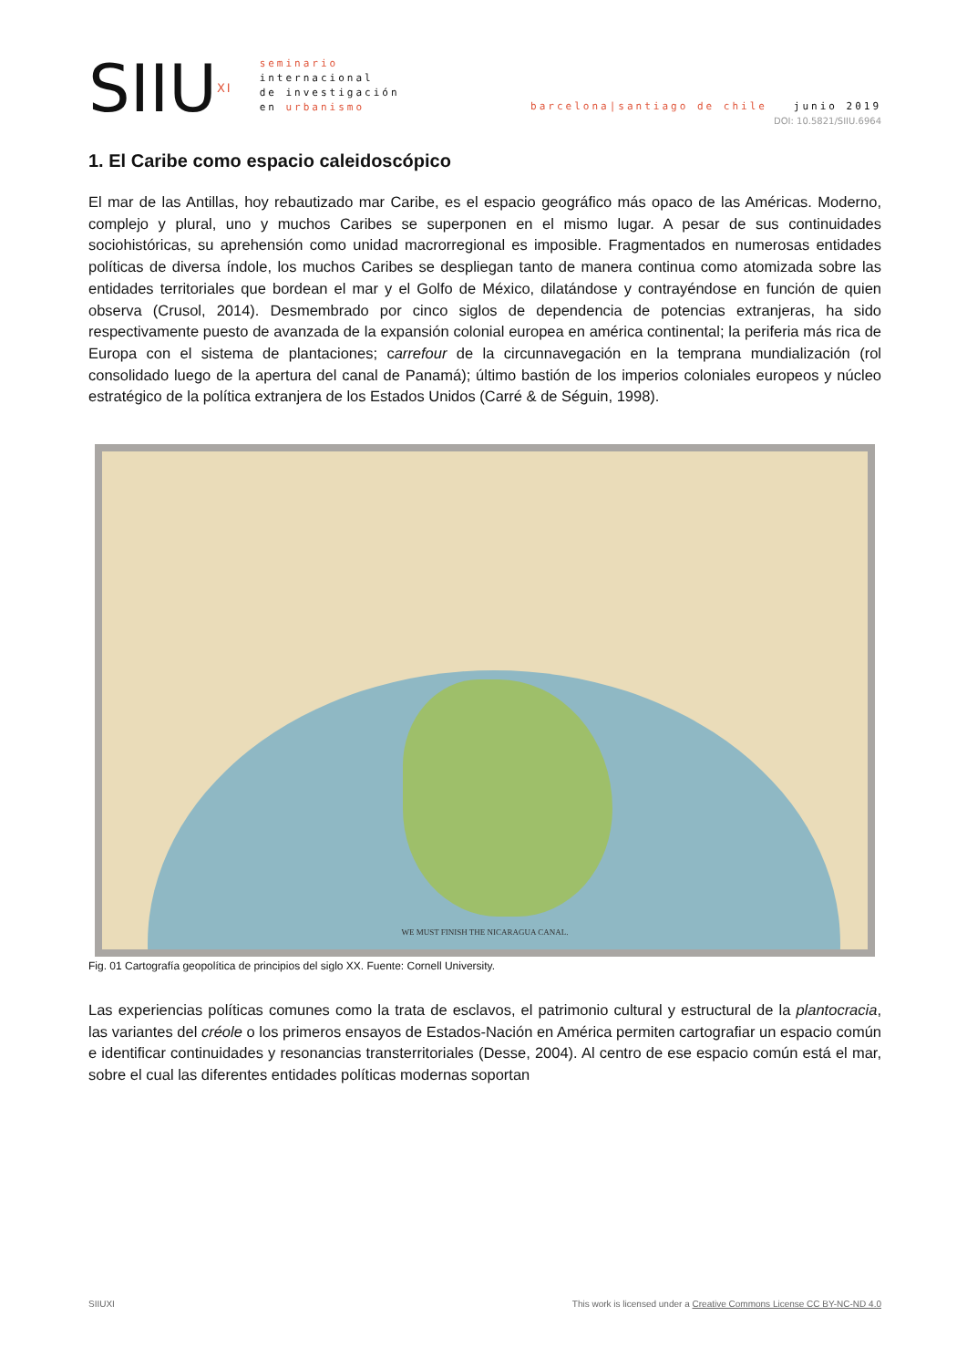SIIU<sup>XI</sup>
seminario
internacional
de investigación
en urbanismo
barcelona|santiago de chile junio 2019
DOI: 10.5821/SIIU.6964
1. El Caribe como espacio caleidoscópico
El mar de las Antillas, hoy rebautizado mar Caribe, es el espacio geográfico más opaco de las Américas. Moderno, complejo y plural, uno y muchos Caribes se superponen en el mismo lugar. A pesar de sus continuidades sociohistóricas, su aprehensión como unidad macrorregional es imposible. Fragmentados en numerosas entidades políticas de diversa índole, los muchos Caribes se despliegan tanto de manera continua como atomizada sobre las entidades territoriales que bordean el mar y el Golfo de México, dilatándose y contrayéndose en función de quien observa (Crusol, 2014). Desmembrado por cinco siglos de dependencia de potencias extranjeras, ha sido respectivamente puesto de avanzada de la expansión colonial europea en américa continental; la periferia más rica de Europa con el sistema de plantaciones; carrefour de la circunnavegación en la temprana mundialización (rol consolidado luego de la apertura del canal de Panamá); último bastión de los imperios coloniales europeos y núcleo estratégico de la política extranjera de los Estados Unidos (Carré & de Séguin, 1998).
WE MUST FINISH THE NICARAGUA CANAL.
Fig. 01 Cartografía geopolítica de principios del siglo XX. Fuente: Cornell University.
Las experiencias políticas comunes como la trata de esclavos, el patrimonio cultural y estructural de la plantocracia, las variantes del créole o los primeros ensayos de Estados-Nación en América permiten cartografiar un espacio común e identificar continuidades y resonancias transterritoriales (Desse, 2004). Al centro de ese espacio común está el mar, sobre el cual las diferentes entidades políticas modernas soportan
SIIUXI This work is licensed under a Creative Commons License CC BY-NC-ND 4.0